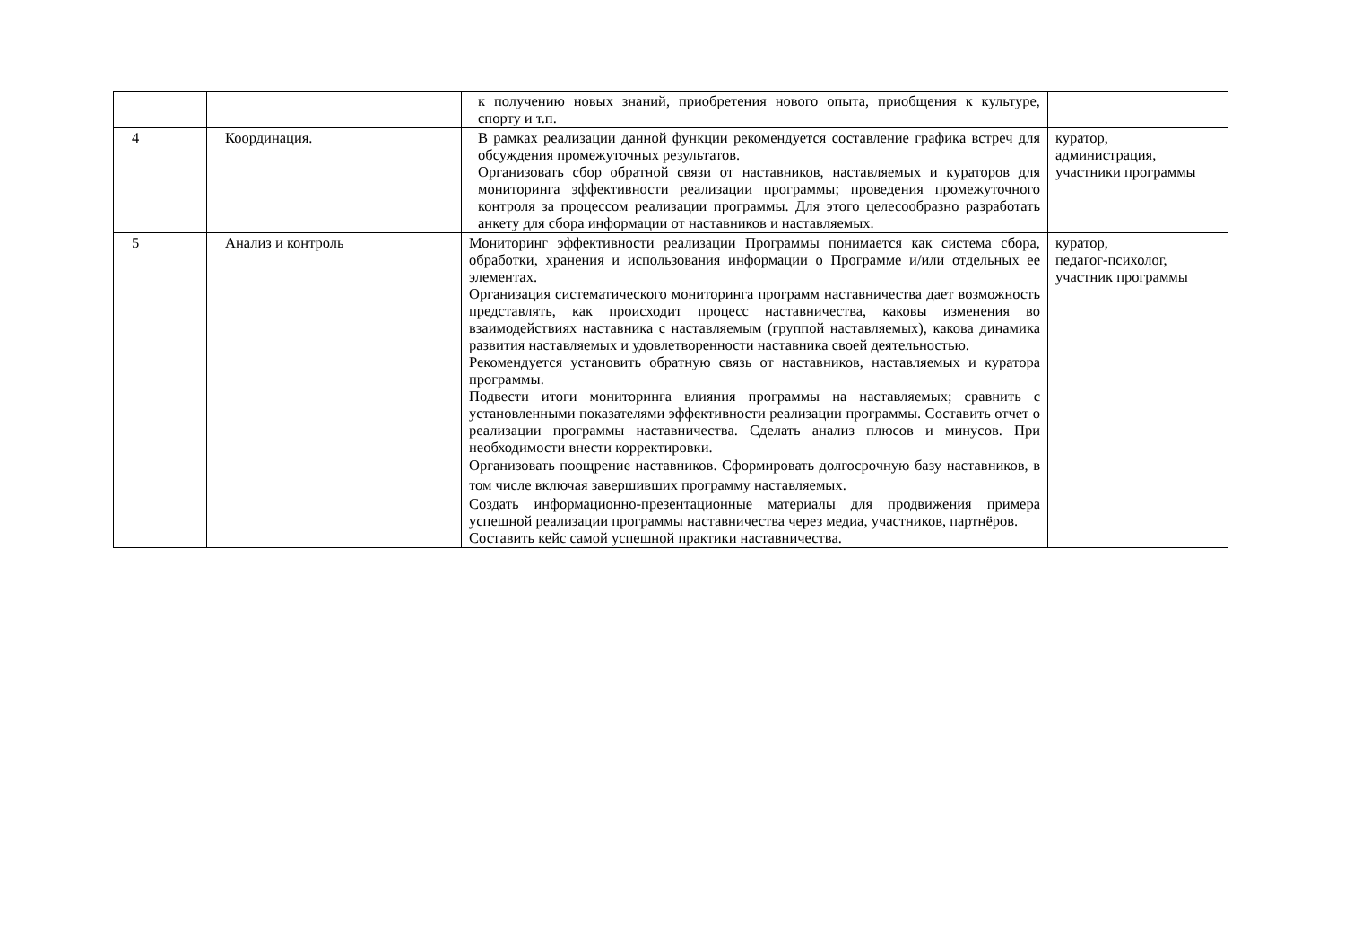| | | к получению новых знаний, приобретения нового опыта, приобщения к культуре, спорту и т.п. | |
| 4 | Координация. | В рамках реализации данной функции рекомендуется составление графика встреч для обсуждения промежуточных результатов. Организовать сбор обратной связи от наставников, наставляемых и кураторов для мониторинга эффективности реализации программы; проведения промежуточного контроля за процессом реализации программы. Для этого целесообразно разработать анкету для сбора информации от наставников и наставляемых. | куратор, администрация, участники программы |
| 5 | Анализ и контроль | Мониторинг эффективности реализации Программы понимается как система сбора, обработки, хранения и использования информации о Программе и/или отдельных ее элементах. Организация систематического мониторинга программ наставничества дает возможность представлять, как происходит процесс наставничества, каковы изменения во взаимодействиях наставника с наставляемым (группой наставляемых), какова динамика развития наставляемых и удовлетворенности наставника своей деятельностью. Рекомендуется установить обратную связь от наставников, наставляемых и куратора программы. Подвести итоги мониторинга влияния программы на наставляемых; сравнить с установленными показателями эффективности реализации программы. Составить отчет о реализации программы наставничества. Сделать анализ плюсов и минусов. При необходимости внести корректировки. Организовать поощрение наставников. Сформировать долгосрочную базу наставников, в том числе включая завершивших программу наставляемых. Создать информационно-презентационные материалы для продвижения примера успешной реализации программы наставничества через медиа, участников, партнёров. Составить кейс самой успешной практики наставничества. | куратор, педагог-психолог, участник программы |